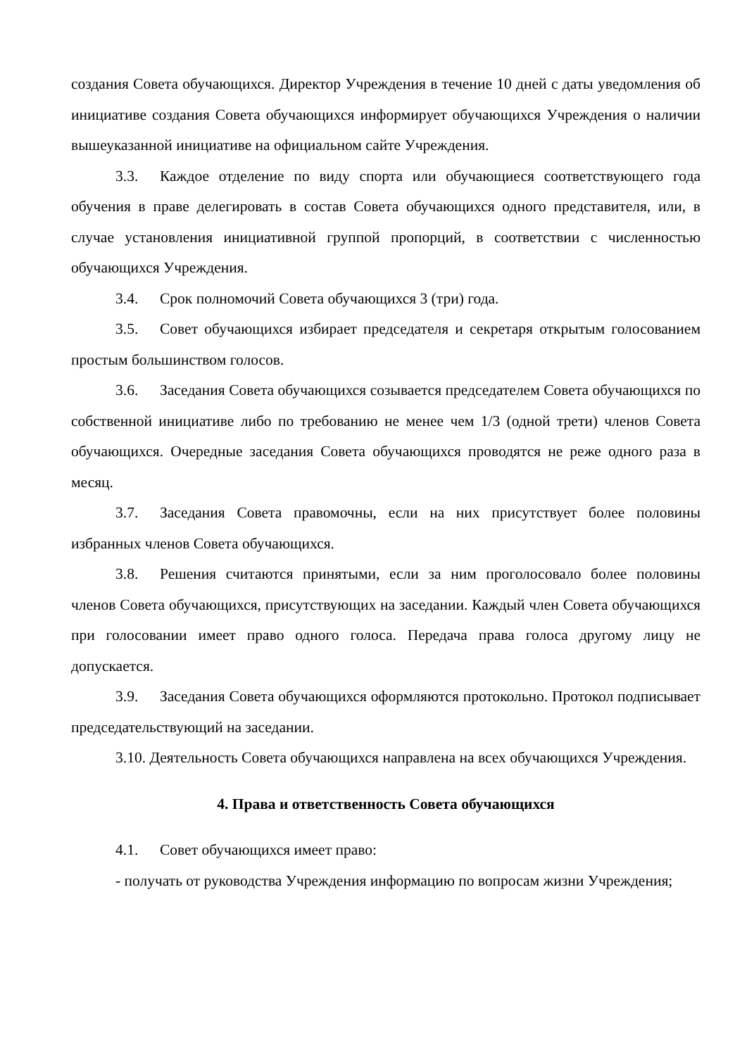создания Совета обучающихся. Директор Учреждения в течение 10 дней с даты уведомления об инициативе создания Совета обучающихся информирует обучающихся Учреждения о наличии вышеуказанной инициативе на официальном сайте Учреждения.
3.3. Каждое отделение по виду спорта или обучающиеся соответствующего года обучения в праве делегировать в состав Совета обучающихся одного представителя, или, в случае установления инициативной группой пропорций, в соответствии с численностью обучающихся Учреждения.
3.4. Срок полномочий Совета обучающихся 3 (три) года.
3.5. Совет обучающихся избирает председателя и секретаря открытым голосованием простым большинством голосов.
3.6. Заседания Совета обучающихся созывается председателем Совета обучающихся по собственной инициативе либо по требованию не менее чем 1/3 (одной трети) членов Совета обучающихся. Очередные заседания Совета обучающихся проводятся не реже одного раза в месяц.
3.7. Заседания Совета правомочны, если на них присутствует более половины избранных членов Совета обучающихся.
3.8. Решения считаются принятыми, если за ним проголосовало более половины членов Совета обучающихся, присутствующих на заседании. Каждый член Совета обучающихся при голосовании имеет право одного голоса. Передача права голоса другому лицу не допускается.
3.9. Заседания Совета обучающихся оформляются протокольно. Протокол подписывает председательствующий на заседании.
3.10. Деятельность Совета обучающихся направлена на всех обучающихся Учреждения.
4. Права и ответственность Совета обучающихся
4.1. Совет обучающихся имеет право:
- получать от руководства Учреждения информацию по вопросам жизни Учреждения;